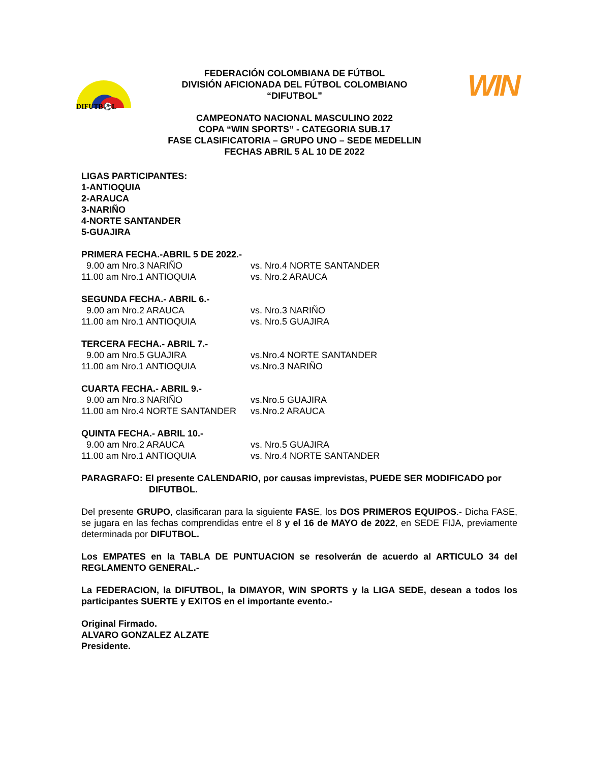DIFUTB⚽L
WIN
FEDERACIÓN COLOMBIANA DE FÚTBOL
DIVISIÓN AFICIONADA DEL FÚTBOL COLOMBIANO
“DIFUTBOL”
CAMPEONATO NACIONAL MASCULINO 2022
COPA “WIN SPORTS” - CATEGORIA SUB.17
FASE CLASIFICATORIA – GRUPO UNO – SEDE MEDELLIN
FECHAS ABRIL 5 AL 10 DE 2022
LIGAS PARTICIPANTES:
1-ANTIOQUIA
2-ARAUCA
3-NARIÑO
4-NORTE SANTANDER
5-GUAJIRA
PRIMERA FECHA.-ABRIL 5 DE 2022.-
9.00 am Nro.3 NARIÑO vs. Nro.4 NORTE SANTANDER
11.00 am Nro.1 ANTIOQUIA vs. Nro.2 ARAUCA
SEGUNDA FECHA.- ABRIL 6.-
9.00 am Nro.2 ARAUCA vs. Nro.3 NARIÑO
11.00 am Nro.1 ANTIOQUIA vs. Nro.5 GUAJIRA
TERCERA FECHA.- ABRIL 7.-
9.00 am Nro.5 GUAJIRA vs.Nro.4 NORTE SANTANDER
11.00 am Nro.1 ANTIOQUIA vs.Nro.3 NARIÑO
CUARTA FECHA.- ABRIL 9.-
9.00 am Nro.3 NARIÑO vs.Nro.5 GUAJIRA
11.00 am Nro.4 NORTE SANTANDER vs.Nro.2 ARAUCA
QUINTA FECHA.- ABRIL 10.-
9.00 am Nro.2 ARAUCA vs. Nro.5 GUAJIRA
11.00 am Nro.1 ANTIOQUIA vs. Nro.4 NORTE SANTANDER
PARAGRAFO: El presente CALENDARIO, por causas imprevistas, PUEDE SER MODIFICADO por
DIFUTBOL.
Del presente GRUPO, clasificaran para la siguiente FASE, los DOS PRIMEROS EQUIPOS.- Dicha FASE, se jugara en las fechas comprendidas entre el 8 y el 16 de MAYO de 2022, en SEDE FIJA, previamente determinada por DIFUTBOL.
Los EMPATES en la TABLA DE PUNTUACION se resolverán de acuerdo al ARTICULO 34 del REGLAMENTO GENERAL.-
La FEDERACION, la DIFUTBOL, la DIMAYOR, WIN SPORTS y la LIGA SEDE, desean a todos los participantes SUERTE y EXITOS en el importante evento.-
Original Firmado.
ALVARO GONZALEZ ALZATE
Presidente.